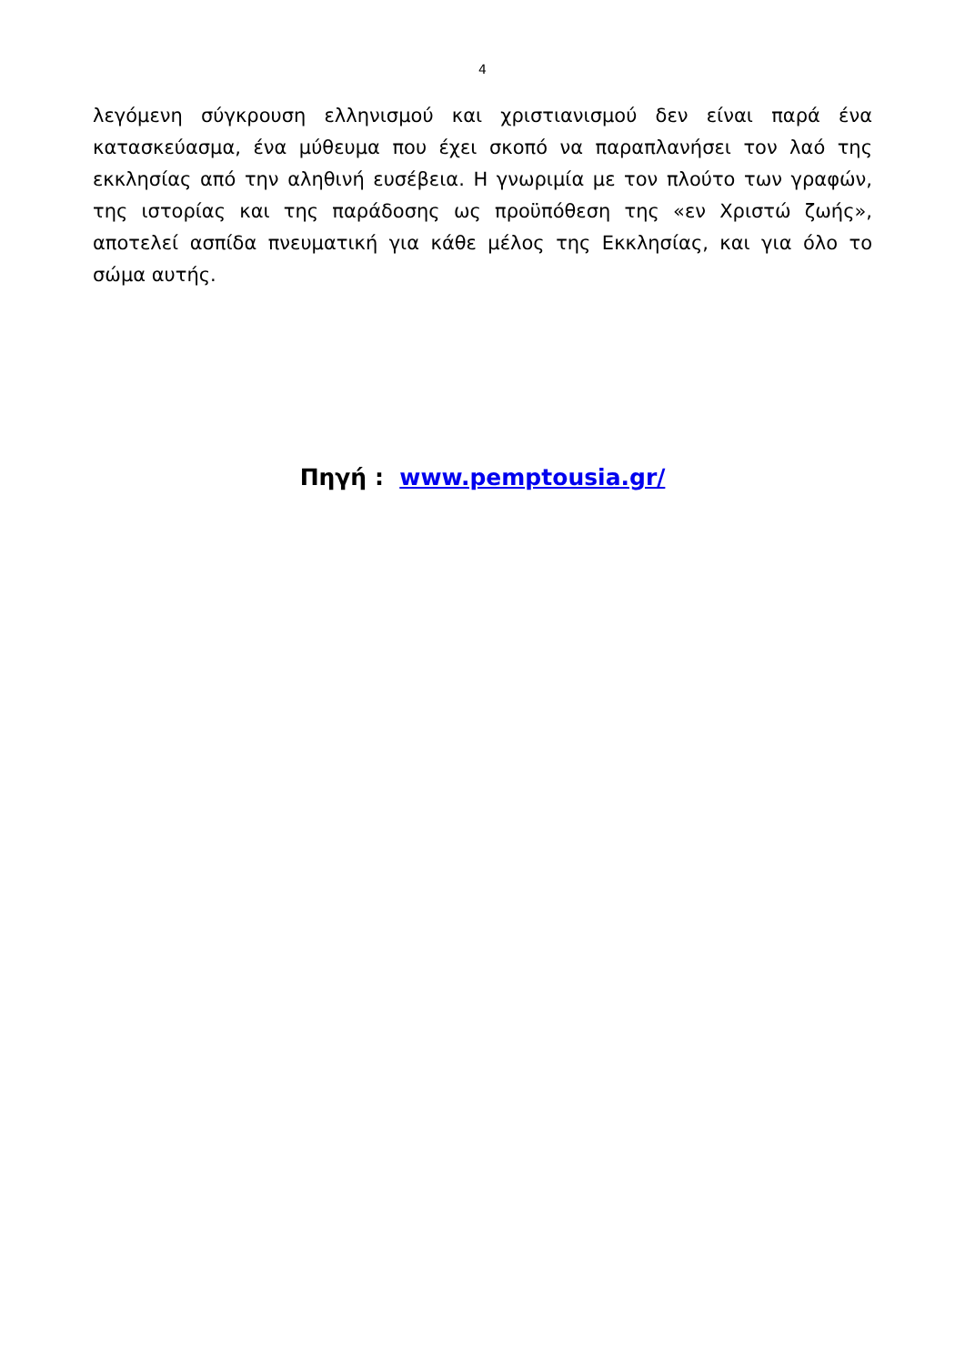4
λεγόμενη σύγκρουση ελληνισμού και χριστιανισμού δεν είναι παρά ένα κατασκεύασμα, ένα μύθευμα που έχει σκοπό να παραπλανήσει τον λαό της εκκλησίας από την αληθινή ευσέβεια. Η γνωριμία με τον πλούτο των γραφών, της ιστορίας και της παράδοσης ως προϋπόθεση της «εν Χριστώ ζωής», αποτελεί ασπίδα πνευματική για κάθε μέλος της Εκκλησίας, και για όλο το σώμα αυτής.
Πηγή : www.pemptousia.gr/